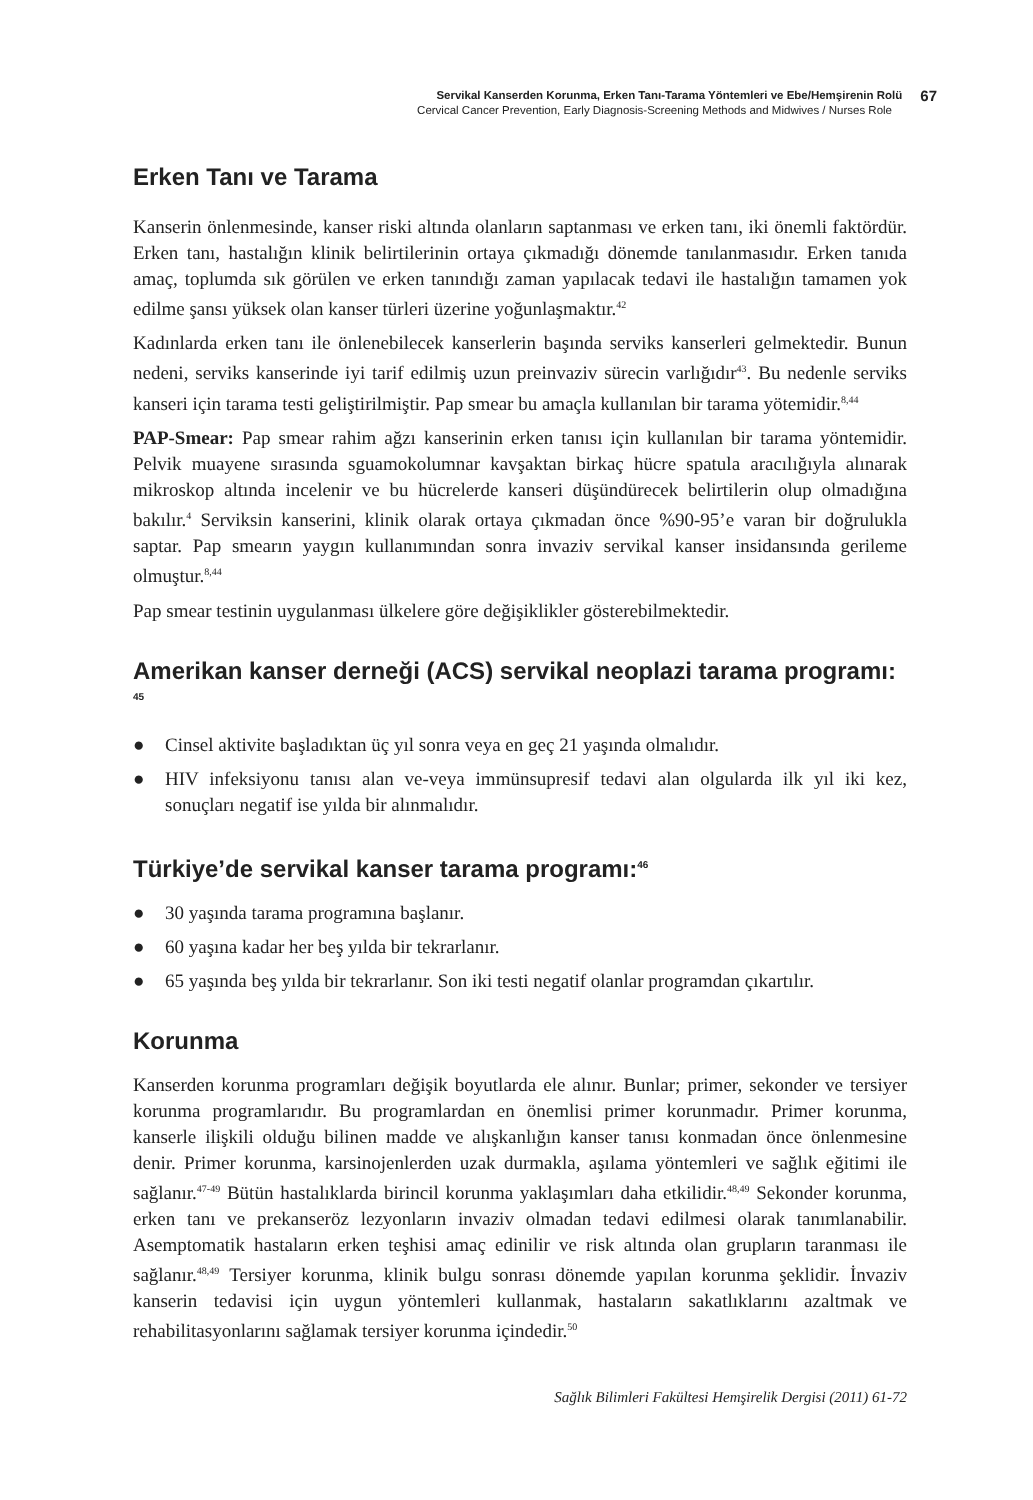Servikal Kanserden Korunma, Erken Tanı-Tarama Yöntemleri ve Ebe/Hemşirenin Rolü 67
Cervical Cancer Prevention, Early Diagnosis-Screening Methods and Midwives / Nurses Role
Erken Tanı ve Tarama
Kanserin önlenmesinde, kanser riski altında olanların saptanması ve erken tanı, iki önemli faktördür. Erken tanı, hastalığın klinik belirtilerinin ortaya çıkmadığı dönemde tanılanmasıdır. Erken tanıda amaç, toplumda sık görülen ve erken tanındığı zaman yapılacak tedavi ile hastalığın tamamen yok edilme şansı yüksek olan kanser türleri üzerine yoğunlaşmaktır.<sup>42</sup>
Kadınlarda erken tanı ile önlenebilecek kanserlerin başında serviks kanserleri gelmektedir. Bunun nedeni, serviks kanserinde iyi tarif edilmiş uzun preinvaziv sürecin varlığıdır<sup>43</sup>. Bu nedenle serviks kanseri için tarama testi geliştirilmiştir. Pap smear bu amaçla kullanılan bir tarama yötemidir.<sup>8,44</sup>
PAP-Smear: Pap smear rahim ağzı kanserinin erken tanısı için kullanılan bir tarama yöntemidir. Pelvik muayene sırasında sguamokolumnar kavşaktan birkaç hücre spatula aracılığıyla alınarak mikroskop altında incelenir ve bu hücrelerde kanseri düşündürecek belirtilerin olup olmadığına bakılır.<sup>4</sup> Serviksin kanserini, klinik olarak ortaya çıkmadan önce %90-95’e varan bir doğrulukla saptar. Pap smearın yaygın kullanımından sonra invaziv servikal kanser insidansında gerileme olmuştur.<sup>8,44</sup>
Pap smear testinin uygulanması ülkelere göre değişiklikler gösterebilmektedir.
Amerikan kanser derneği (ACS) servikal neoplazi tarama programı: <sup>45</sup>
● Cinsel aktivite başladıktan üç yıl sonra veya en geç 21 yaşında olmalıdır.
● HIV infeksiyonu tanısı alan ve-veya immünsupresif tedavi alan olgularda ilk yıl iki kez, sonuçları negatif ise yılda bir alınmalıdır.
Türkiye’de servikal kanser tarama programı:<sup>46</sup>
● 30 yaşında tarama programına başlanır.
● 60 yaşına kadar her beş yılda bir tekrarlanır.
● 65 yaşında beş yılda bir tekrarlanır. Son iki testi negatif olanlar programdan çıkartılır.
Korunma
Kanserden korunma programları değişik boyutlarda ele alınır. Bunlar; primer, sekonder ve tersiyer korunma programlarıdır. Bu programlardan en önemlisi primer korunmadır. Primer korunma, kanserle ilişkili olduğu bilinen madde ve alışkanlığın kanser tanısı konmadan önce önlenmesine denir. Primer korunma, karsinojenlerden uzak durmakla, aşılama yöntemleri ve sağlık eğitimi ile sağlanır.<sup>47-49</sup> Bütün hastalıklarda birincil korunma yaklaşımları daha etkilidir.<sup>48,49</sup> Sekonder korunma, erken tanı ve prekanseröz lezyonların invaziv olmadan tedavi edilmesi olarak tanımlanabilir. Asemptomatik hastaların erken teşhisi amaç edinilir ve risk altında olan grupların taranması ile sağlanır.<sup>48,49</sup> Tersiyer korunma, klinik bulgu sonrası dönemde yapılan korunma şeklidir. İnvaziv kanserin tedavisi için uygun yöntemleri kullanmak, hastaların sakatlıklarını azaltmak ve rehabilitasyonlarını sağlamak tersiyer korunma içindedir.<sup>50</sup>
Sağlık Bilimleri Fakültesi Hemşirelik Dergisi (2011) 61-72